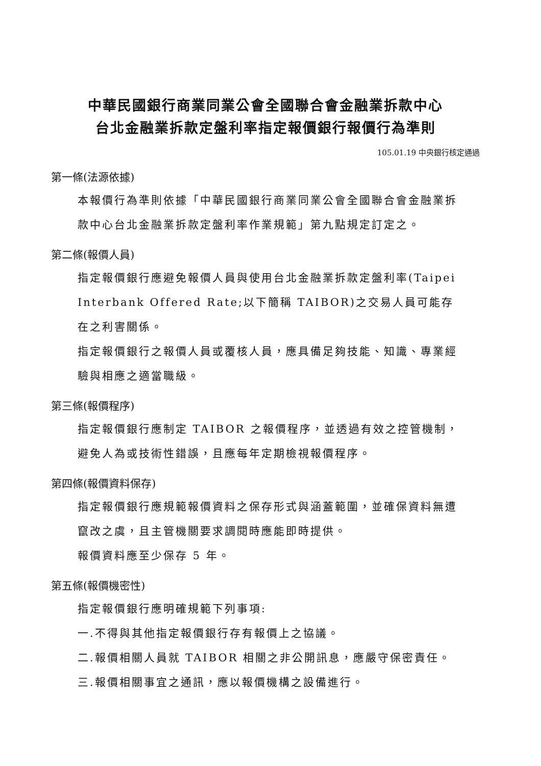中華民國銀行商業同業公會全國聯合會金融業拆款中心
台北金融業拆款定盤利率指定報價銀行報價行為準則
105.01.19 中央銀行核定通過
第一條(法源依據)
本報價行為準則依據「中華民國銀行商業同業公會全國聯合會金融業拆款中心台北金融業拆款定盤利率作業規範」第九點規定訂定之。
第二條(報價人員)
指定報價銀行應避免報價人員與使用台北金融業拆款定盤利率(Taipei Interbank Offered Rate;以下簡稱 TAIBOR)之交易人員可能存在之利害關係。
指定報價銀行之報價人員或覆核人員，應具備足夠技能、知識、專業經驗與相應之適當職級。
第三條(報價程序)
指定報價銀行應制定 TAIBOR 之報價程序，並透過有效之控管機制，避免人為或技術性錯誤，且應每年定期檢視報價程序。
第四條(報價資料保存)
指定報價銀行應規範報價資料之保存形式與涵蓋範圍，並確保資料無遭竄改之虞，且主管機關要求調閱時應能即時提供。
報價資料應至少保存 5 年。
第五條(報價機密性)
指定報價銀行應明確規範下列事項:
一.不得與其他指定報價銀行存有報價上之協議。
二.報價相關人員就 TAIBOR 相關之非公開訊息，應嚴守保密責任。
三.報價相關事宜之通訊，應以報價機構之設備進行。